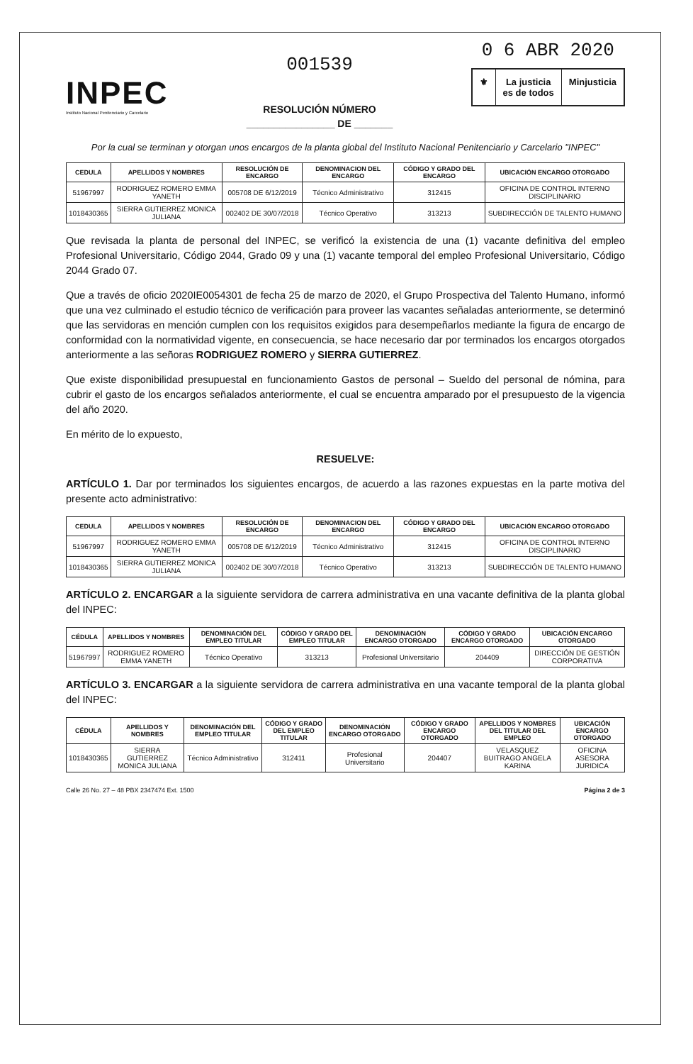INPEC
Instituto Nacional Penitenciario y Carcelario
001539
RESOLUCIÓN NÚMERO
________________ DE _______
0 6 ABR 2020
⚜ La justicia
es de todos
Minjusticia
Por la cual se terminan y otorgan unos encargos de la planta global del Instituto Nacional Penitenciario y Carcelario "INPEC"
| CEDULA | APELLIDOS Y NOMBRES | RESOLUCIÓN DE ENCARGO | DENOMINACION DEL ENCARGO | CÓDIGO Y GRADO DEL ENCARGO | UBICACIÓN ENCARGO OTORGADO |
| --- | --- | --- | --- | --- | --- |
| 51967997 | RODRIGUEZ ROMERO EMMA YANETH | 005708 DE 6/12/2019 | Técnico Administrativo | 312415 | OFICINA DE CONTROL INTERNO DISCIPLINARIO |
| 1018430365 | SIERRA GUTIERREZ MONICA JULIANA | 002402 DE 30/07/2018 | Técnico Operativo | 313213 | SUBDIRECCIÓN DE TALENTO HUMANO |
Que revisada la planta de personal del INPEC, se verificó la existencia de una (1) vacante definitiva del empleo Profesional Universitario, Código 2044, Grado 09 y una (1) vacante temporal del empleo Profesional Universitario, Código 2044 Grado 07.
Que a través de oficio 2020IE0054301 de fecha 25 de marzo de 2020, el Grupo Prospectiva del Talento Humano, informó que una vez culminado el estudio técnico de verificación para proveer las vacantes señaladas anteriormente, se determinó que las servidoras en mención cumplen con los requisitos exigidos para desempeñarlos mediante la figura de encargo de conformidad con la normatividad vigente, en consecuencia, se hace necesario dar por terminados los encargos otorgados anteriormente a las señoras RODRIGUEZ ROMERO y SIERRA GUTIERREZ.
Que existe disponibilidad presupuestal en funcionamiento Gastos de personal – Sueldo del personal de nómina, para cubrir el gasto de los encargos señalados anteriormente, el cual se encuentra amparado por el presupuesto de la vigencia del año 2020.
En mérito de lo expuesto,
RESUELVE:
ARTÍCULO 1. Dar por terminados los siguientes encargos, de acuerdo a las razones expuestas en la parte motiva del presente acto administrativo:
| CEDULA | APELLIDOS Y NOMBRES | RESOLUCIÓN DE ENCARGO | DENOMINACION DEL ENCARGO | CÓDIGO Y GRADO DEL ENCARGO | UBICACIÓN ENCARGO OTORGADO |
| --- | --- | --- | --- | --- | --- |
| 51967997 | RODRIGUEZ ROMERO EMMA YANETH | 005708 DE 6/12/2019 | Técnico Administrativo | 312415 | OFICINA DE CONTROL INTERNO DISCIPLINARIO |
| 1018430365 | SIERRA GUTIERREZ MONICA JULIANA | 002402 DE 30/07/2018 | Técnico Operativo | 313213 | SUBDIRECCIÓN DE TALENTO HUMANO |
ARTÍCULO 2. ENCARGAR a la siguiente servidora de carrera administrativa en una vacante definitiva de la planta global del INPEC:
| CÉDULA | APELLIDOS Y NOMBRES | DENOMINACIÓN DEL EMPLEO TITULAR | CÓDIGO Y GRADO DEL EMPLEO TITULAR | DENOMINACIÓN ENCARGO OTORGADO | CÓDIGO Y GRADO ENCARGO OTORGADO | UBICACIÓN ENCARGO OTORGADO |
| --- | --- | --- | --- | --- | --- | --- |
| 51967997 | RODRIGUEZ ROMERO EMMA YANETH | Técnico Operativo | 313213 | Profesional Universitario | 204409 | DIRECCIÓN DE GESTIÓN CORPORATIVA |
ARTÍCULO 3. ENCARGAR a la siguiente servidora de carrera administrativa en una vacante temporal de la planta global del INPEC:
| CÉDULA | APELLIDOS Y NOMBRES | DENOMINACIÓN DEL EMPLEO TITULAR | CÓDIGO Y GRADO DEL EMPLEO TITULAR | DENOMINACIÓN ENCARGO OTORGADO | CÓDIGO Y GRADO ENCARGO OTORGADO | APELLIDOS Y NOMBRES DEL TITULAR DEL EMPLEO | UBICACIÓN ENCARGO OTORGADO |
| --- | --- | --- | --- | --- | --- | --- | --- |
| 1018430365 | SIERRA GUTIERREZ MONICA JULIANA | Técnico Administrativo | 312411 | Profesional Universitario | 204407 | VELASQUEZ BUITRAGO ANGELA KARINA | OFICINA ASESORA JURIDICA |
Calle 26 No. 27 – 48 PBX 2347474 Ext. 1500
Página 2 de 3